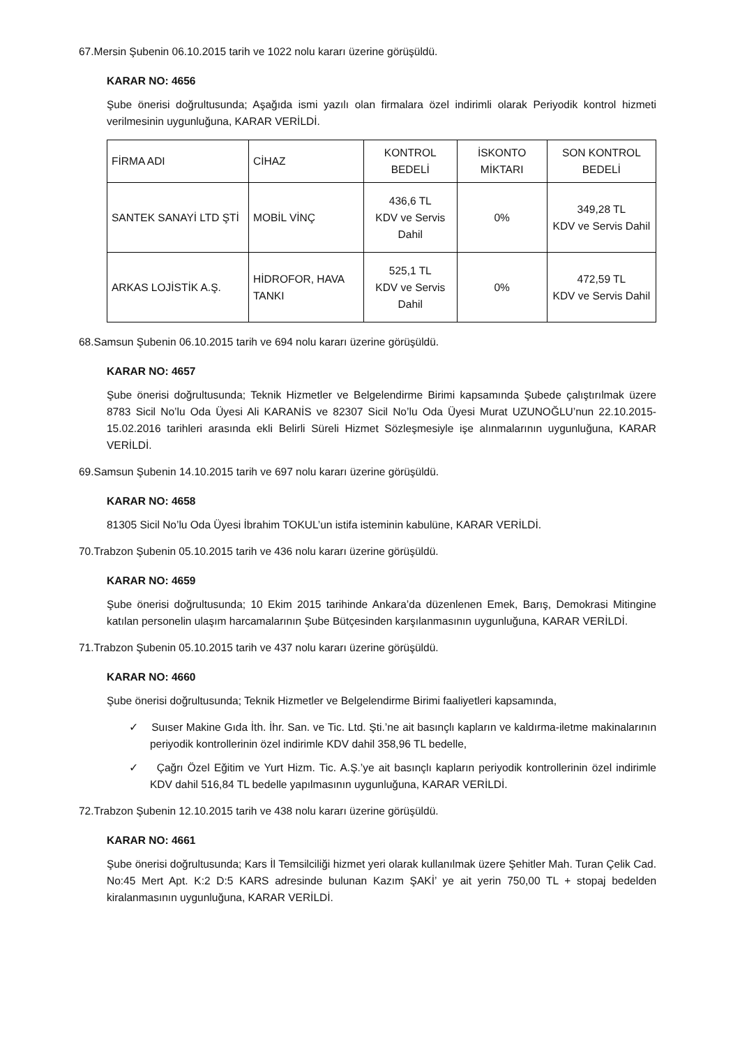67.Mersin Şubenin 06.10.2015 tarih ve 1022 nolu kararı üzerine görüşüldü.
KARAR NO: 4656
Şube önerisi doğrultusunda; Aşağıda ismi yazılı olan firmalara özel indirimli olarak Periyodik kontrol hizmeti verilmesinin uygunluğuna, KARAR VERİLDİ.
| FİRMA ADI | CİHAZ | KONTROL BEDELİ | İSKONTO MİKTARI | SON KONTROL BEDELİ |
| SANTEK SANAYİ LTD ŞTİ | MOBİL VİNÇ | 436,6 TL KDV ve Servis Dahil | 0% | 349,28 TL KDV ve Servis Dahil |
| ARKAS LOJİSTİK A.Ş. | HİDROFOR, HAVA TANKI | 525,1 TL KDV ve Servis Dahil | 0% | 472,59 TL KDV ve Servis Dahil |
68.Samsun Şubenin 06.10.2015 tarih ve 694 nolu kararı üzerine görüşüldü.
KARAR NO: 4657
Şube önerisi doğrultusunda; Teknik Hizmetler ve Belgelendirme Birimi kapsamında Şubede çalıştırılmak üzere 8783 Sicil No’lu Oda Üyesi Ali KARANİS ve 82307 Sicil No’lu Oda Üyesi Murat UZUNOĞLU’nun 22.10.2015-15.02.2016 tarihleri arasında ekli Belirli Süreli Hizmet Sözleşmesiyle işe alınmalarının uygunluğuna, KARAR VERİLDİ.
69.Samsun Şubenin 14.10.2015 tarih ve 697 nolu kararı üzerine görüşüldü.
KARAR NO: 4658
81305 Sicil No’lu Oda Üyesi İbrahim TOKUL’un istifa isteminin kabulüne, KARAR VERİLDİ.
70.Trabzon Şubenin 05.10.2015 tarih ve 436 nolu kararı üzerine görüşüldü.
KARAR NO: 4659
Şube önerisi doğrultusunda; 10 Ekim 2015 tarihinde Ankara’da düzenlenen Emek, Barış, Demokrasi Mitingine katılan personelin ulaşım harcamalarının Şube Bütçesinden karşılanmasının uygunluğuna, KARAR VERİLDİ.
71.Trabzon Şubenin 05.10.2015 tarih ve 437 nolu kararı üzerine görüşüldü.
KARAR NO: 4660
Şube önerisi doğrultusunda; Teknik Hizmetler ve Belgelendirme Birimi faaliyetleri kapsamında,
✓ Suıser Makine Gıda İth. İhr. San. ve Tic. Ltd. Şti.’ne ait basınçlı kapların ve kaldırma-iletme makinalarının periyodik kontrollerinin özel indirimle KDV dahil 358,96 TL bedelle,
✓ Çağrı Özel Eğitim ve Yurt Hizm. Tic. A.Ş.’ye ait basınçlı kapların periyodik kontrollerinin özel indirimle KDV dahil 516,84 TL bedelle yapılmasının uygunluğuna, KARAR VERİLDİ.
72.Trabzon Şubenin 12.10.2015 tarih ve 438 nolu kararı üzerine görüşüldü.
KARAR NO: 4661
Şube önerisi doğrultusunda; Kars İl Temsilciliği hizmet yeri olarak kullanılmak üzere Şehitler Mah. Turan Çelik Cad. No:45 Mert Apt. K:2 D:5 KARS adresinde bulunan Kazım ŞAKİ’ ye ait yerin 750,00 TL + stopaj bedelden kiralanmasının uygunluğuna, KARAR VERİLDİ.